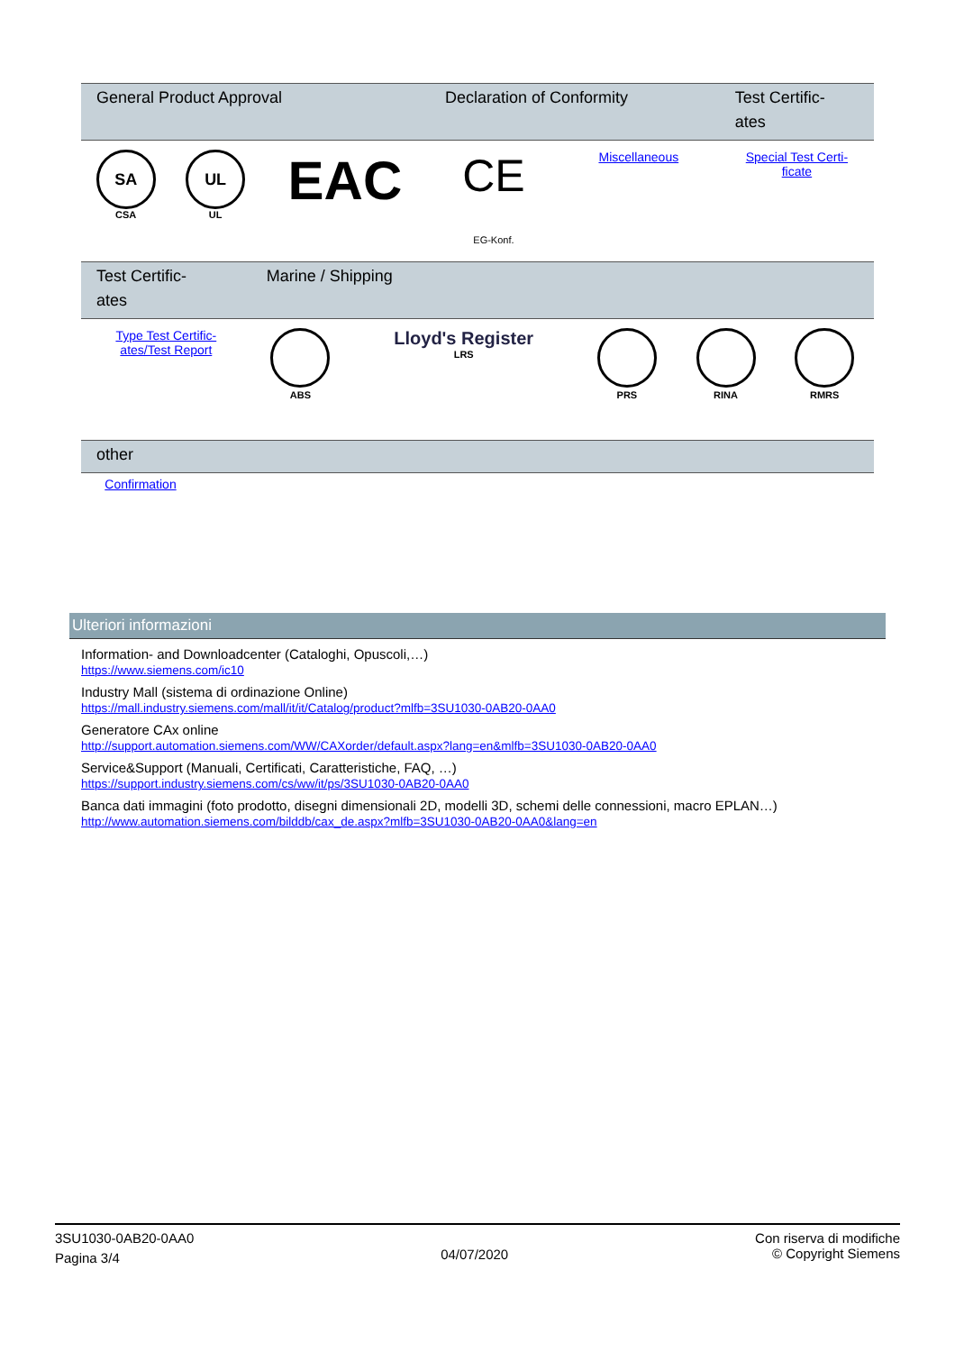| General Product Approval | | | Declaration of Conformity | | Test Certific- ates |
| --- | --- | --- | --- | --- | --- |
| SA CSA | UL UL | EAC | CE EG-Konf. | Miscellaneous | Special Test Certi- ficate |
| Test Certific- ates | Marine / Shipping | | | | |
| --- | --- | --- | --- | --- | --- |
| Type Test Certific- ates/Test Report | ABS | Lloyd's Register LRS | PRS | RINA | RMRS |
| other | |
| --- | --- |
| Confirmation | |
Ulteriori informazioni
Information- and Downloadcenter (Cataloghi, Opuscoli,…)
https://www.siemens.com/ic10
Industry Mall (sistema di ordinazione Online)
https://mall.industry.siemens.com/mall/it/it/Catalog/product?mlfb=3SU1030-0AB20-0AA0
Generatore CAx online
http://support.automation.siemens.com/WW/CAXorder/default.aspx?lang=en&mlfb=3SU1030-0AB20-0AA0
Service&Support (Manuali, Certificati, Caratteristiche, FAQ, …)
https://support.industry.siemens.com/cs/ww/it/ps/3SU1030-0AB20-0AA0
Banca dati immagini (foto prodotto, disegni dimensionali 2D, modelli 3D, schemi delle connessioni, macro EPLAN…)
http://www.automation.siemens.com/bilddb/cax_de.aspx?mlfb=3SU1030-0AB20-0AA0&lang=en
3SU1030-0AB20-0AA0
Pagina 3/4
04/07/2020
Con riserva di modifiche
© Copyright Siemens